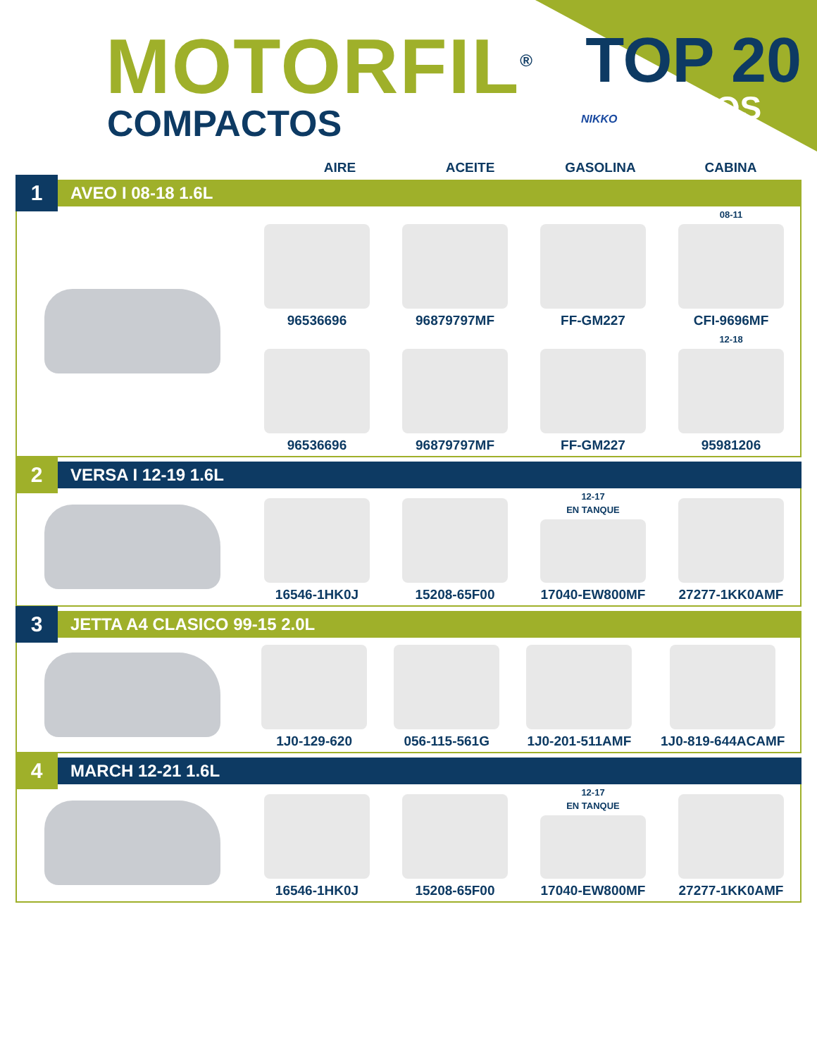MOTORFIL<sup>®</sup>
COMPACTOS NIKKO
TOP 20
FILTROS
AIRE ACEITE GASOLINA CABINA
1
AVEO I 08-18 1.6L
| | 96536696 | 96879797MF | FF-GM227 | 08-11 CFI-9696MF |
| | 96536696 | 96879797MF | FF-GM227 | 12-18 95981206 |
2
VERSA I 12-19 1.6L
| | 16546-1HK0J | 15208-65F00 | 12-17 EN TANQUE 17040-EW800MF | 27277-1KK0AMF |
3
JETTA A4 CLASICO 99-15 2.0L
| | 1J0-129-620 | 056-115-561G | 1J0-201-511AMF | 1J0-819-644ACAMF |
4
MARCH 12-21 1.6L
| | 16546-1HK0J | 15208-65F00 | 12-17 EN TANQUE 17040-EW800MF | 27277-1KK0AMF |